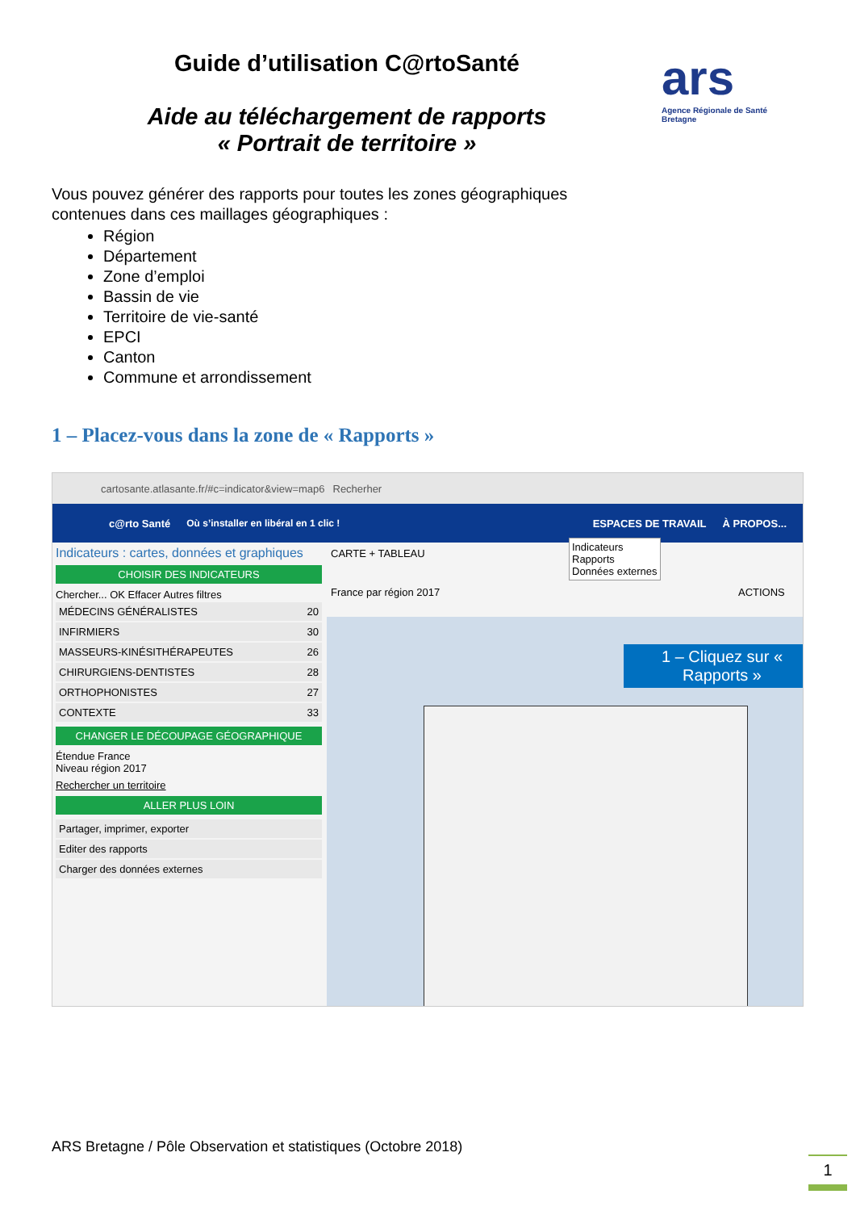Guide d’utilisation C@rtoSanté
Aide au téléchargement de rapports « Portrait de territoire »
ars
Agence Régionale de Santé Bretagne
Vous pouvez générer des rapports pour toutes les zones géographiques contenues dans ces maillages géographiques :
Région
Département
Zone d’emploi
Bassin de vie
Territoire de vie-santé
EPCI
Canton
Commune et arrondissement
1 – Placez-vous dans la zone de « Rapports »
cartosante.atlasante.fr/#c=indicator&view=map6 Recherher
c@rto Santé Où s’installer en libéral en 1 clic ! ESPACES DE TRAVAIL À PROPOS...
Indicateurs : cartes, données et graphiques
CHOISIR DES INDICATEURS
Chercher... OK Effacer Autres filtres
MÉDECINS GÉNÉRALISTES 20
INFIRMIERS 30
MASSEURS-KINÉSITHÉRAPEUTES 26
CHIRURGIENS-DENTISTES 28
ORTHOPHONISTES 27
CONTEXTE 33
CHANGER LE DÉCOUPAGE GÉOGRAPHIQUE
Étendue France
Niveau région 2017
Rechercher un territoire
ALLER PLUS LOIN
Partager, imprimer, exporter
Editer des rapports
Charger des données externes
CARTE + TABLEAU
Indicateurs
Rapports
Données externes
France par région 2017 ACTIONS
1 – Cliquez sur « Rapports »
ARS Bretagne / Pôle Observation et statistiques (Octobre 2018)
1